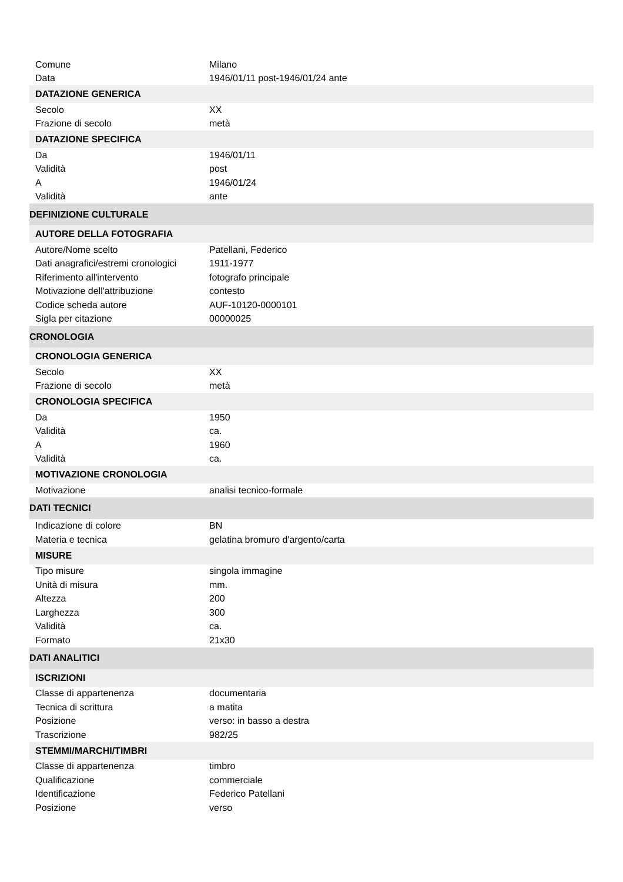| Comune | Milano |
| Data | 1946/01/11 post-1946/01/24 ante |
| DATAZIONE GENERICA | |
| Secolo | XX |
| Frazione di secolo | metà |
| DATAZIONE SPECIFICA | |
| Da | 1946/01/11 |
| Validità | post |
| A | 1946/01/24 |
| Validità | ante |
| DEFINIZIONE CULTURALE | |
| AUTORE DELLA FOTOGRAFIA | |
| Autore/Nome scelto | Patellani, Federico |
| Dati anagrafici/estremi cronologici | 1911-1977 |
| Riferimento all'intervento | fotografo principale |
| Motivazione dell'attribuzione | contesto |
| Codice scheda autore | AUF-10120-0000101 |
| Sigla per citazione | 00000025 |
| CRONOLOGIA | |
| CRONOLOGIA GENERICA | |
| Secolo | XX |
| Frazione di secolo | metà |
| CRONOLOGIA SPECIFICA | |
| Da | 1950 |
| Validità | ca. |
| A | 1960 |
| Validità | ca. |
| MOTIVAZIONE CRONOLOGIA | |
| Motivazione | analisi tecnico-formale |
| DATI TECNICI | |
| Indicazione di colore | BN |
| Materia e tecnica | gelatina bromuro d'argento/carta |
| MISURE | |
| Tipo misure | singola immagine |
| Unità di misura | mm. |
| Altezza | 200 |
| Larghezza | 300 |
| Validità | ca. |
| Formato | 21x30 |
| DATI ANALITICI | |
| ISCRIZIONI | |
| Classe di appartenenza | documentaria |
| Tecnica di scrittura | a matita |
| Posizione | verso: in basso a destra |
| Trascrizione | 982/25 |
| STEMMI/MARCHI/TIMBRI | |
| Classe di appartenenza | timbro |
| Qualificazione | commerciale |
| Identificazione | Federico Patellani |
| Posizione | verso |